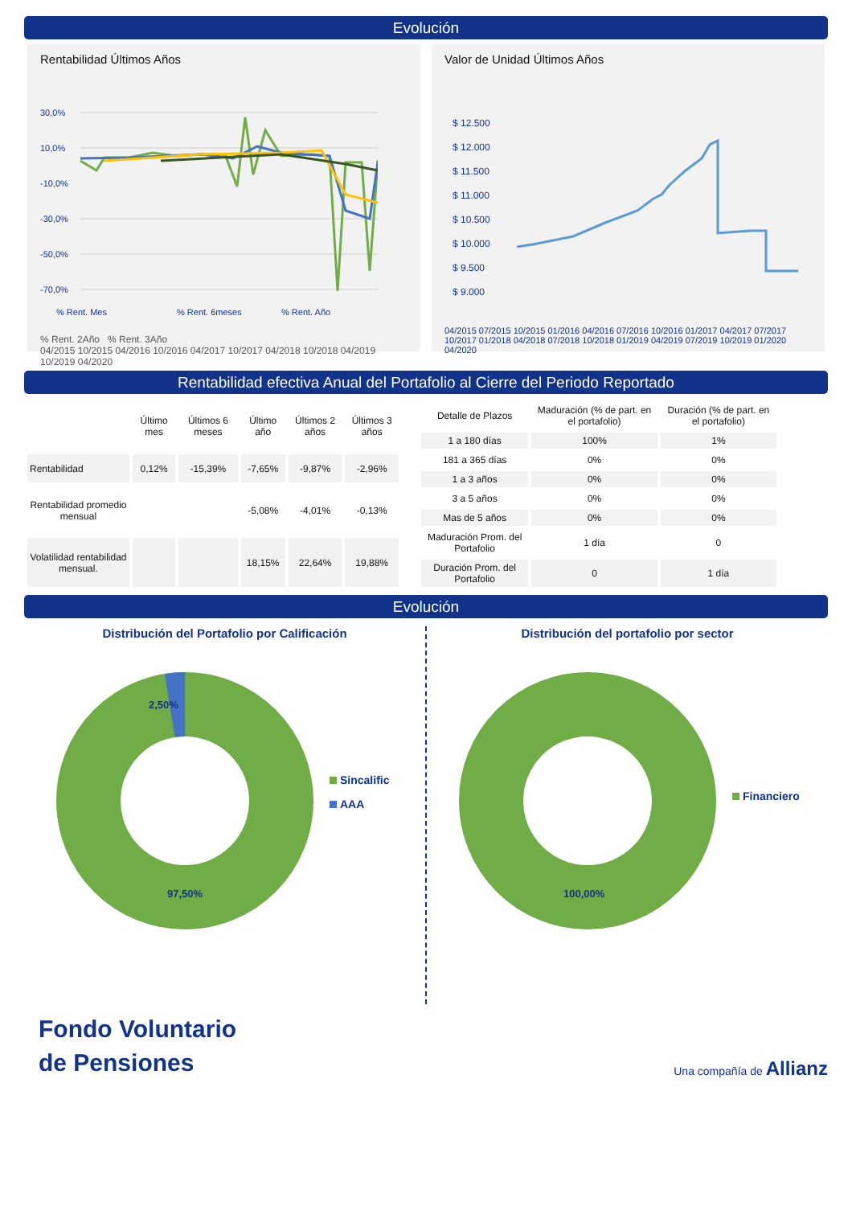Evolución
Rentabilidad Últimos Años
30,0%
10,0%
-10,0%
-30,0%
-50,0%
-70,0%
% Rent. Mes
% Rent. 6meses
% Rent. Año
% Rent. 2Año % Rent. 3Año
04/2015 10/2015 04/2016 10/2016 04/2017 10/2017 04/2018 10/2018 04/2019 10/2019 04/2020
Valor de Unidad Últimos Años
$ 12.500
$ 12.000
$ 11.500
$ 11.000
$ 10.500
$ 10.000
$ 9.500
$ 9.000
04/2015 07/2015 10/2015 01/2016 04/2016 07/2016 10/2016 01/2017 04/2017 07/2017 10/2017 01/2018 04/2018 07/2018 10/2018 01/2019 04/2019 07/2019 10/2019 01/2020 04/2020
Rentabilidad efectiva Anual del Portafolio al Cierre del Periodo Reportado
| | Último mes | Últimos 6 meses | Último año | Últimos 2 años | Últimos 3 años |
| --- | --- | --- | --- | --- | --- |
| Rentabilidad | 0,12% | -15,39% | -7,65% | -9,87% | -2,96% |
| Rentabilidad promedio mensual | | | -5,08% | -4,01% | -0,13% |
| Volatilidad rentabilidad mensual. | | | 18,15% | 22,64% | 19,88% |
| Detalle de Plazos | Maduración (% de part. en el portafolio) | Duración (% de part. en el portafolio) |
| --- | --- | --- |
| 1 a 180 días | 100% | 1% |
| 181 a 365 días | 0% | 0% |
| 1 a 3 años | 0% | 0% |
| 3 a 5 años | 0% | 0% |
| Mas de 5 años | 0% | 0% |
| Maduración Prom. del Portafolio | 1 día | 0 |
| Duración Prom. del Portafolio | 0 | 1 día |
Evolución
Distribución del Portafolio por Calificación
2,50%
97,50%
Sincalific
AAA
Distribución del portafolio por sector
100,00%
Financiero
Fondo Voluntario
de Pensiones
Una compañía de Allianz